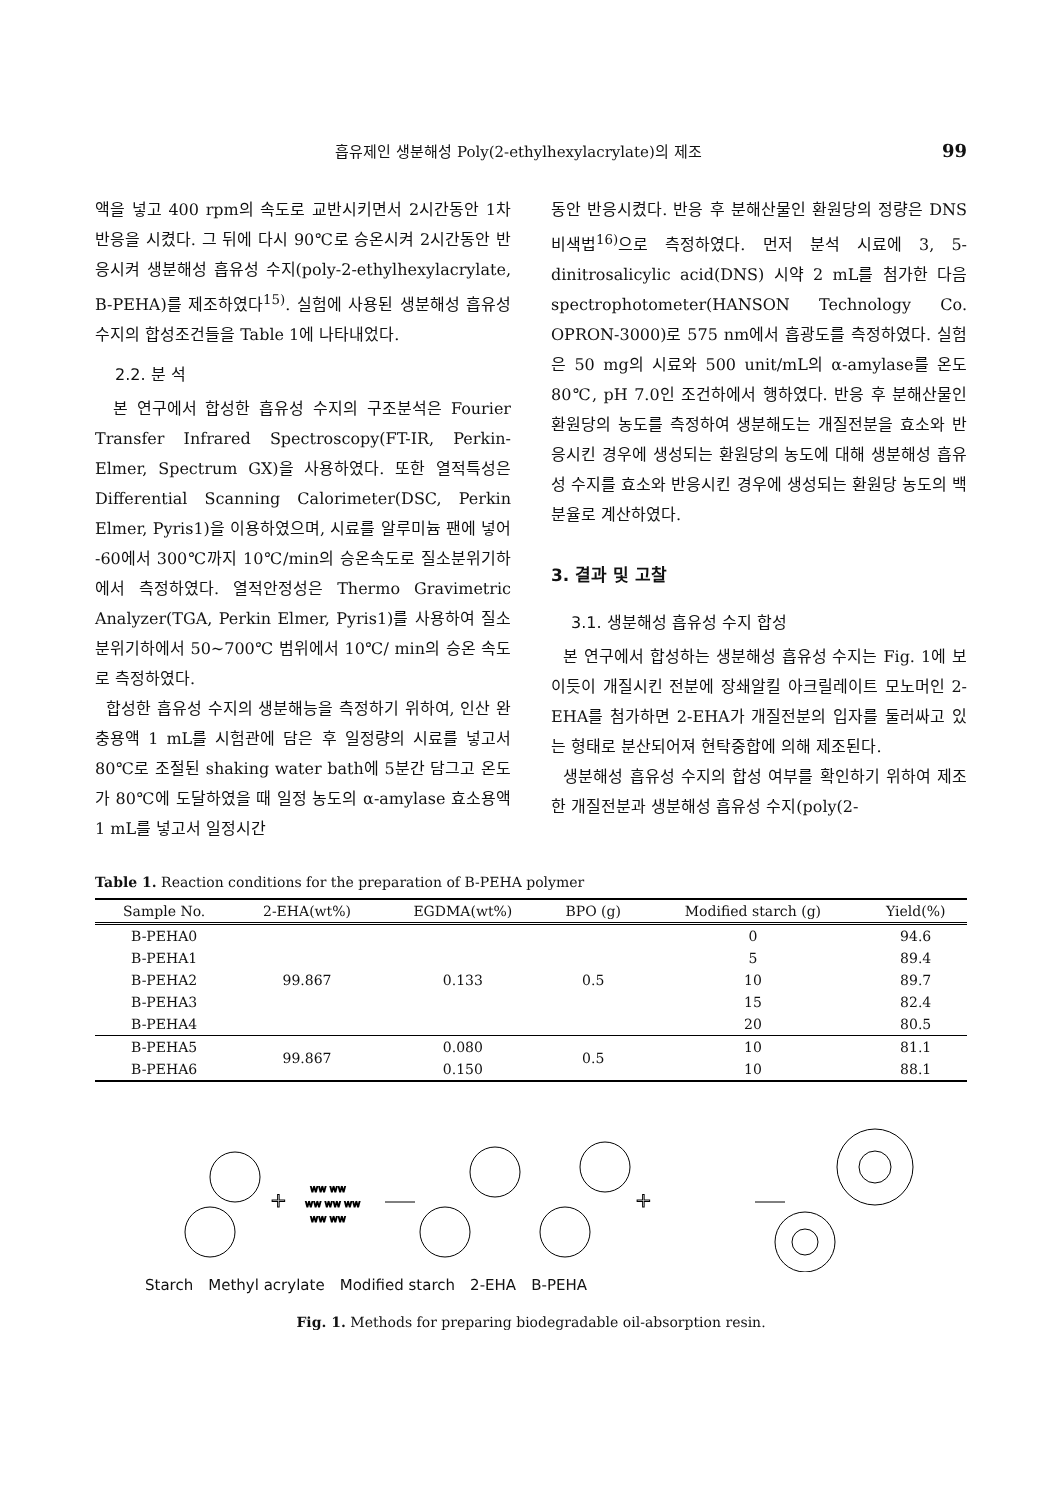흡유제인 생분해성 Poly(2-ethylhexylacrylate)의 제조 99
액을 넣고 400 rpm의 속도로 교반시키면서 2시간동안 1차 반응을 시켰다. 그 뒤에 다시 90℃로 승온시켜 2시간동안 반응시켜 생분해성 흡유성 수지(poly-2-ethylhexylacrylate, B-PEHA)를 제조하였다<sup>15)</sup>. 실험에 사용된 생분해성 흡유성 수지의 합성조건들을 Table 1에 나타내었다.
2.2. 분 석
본 연구에서 합성한 흡유성 수지의 구조분석은 Fourier Transfer Infrared Spectroscopy(FT-IR, Perkin- Elmer, Spectrum GX)을 사용하였다. 또한 열적특성은 Differential Scanning Calorimeter(DSC, Perkin Elmer, Pyris1)을 이용하였으며, 시료를 알루미늄 팬에 넣어 -60에서 300℃까지 10℃/min의 승온속도로 질소분위기하에서 측정하였다. 열적안정성은 Thermo Gravimetric Analyzer(TGA, Perkin Elmer, Pyris1)를 사용하여 질소분위기하에서 50~700℃ 범위에서 10℃/ min의 승온 속도로 측정하였다.
합성한 흡유성 수지의 생분해능을 측정하기 위하여, 인산 완충용액 1 mL를 시험관에 담은 후 일정량의 시료를 넣고서 80℃로 조절된 shaking water bath에 5분간 담그고 온도가 80℃에 도달하였을 때 일정 농도의 α-amylase 효소용액 1 mL를 넣고서 일정시간
동안 반응시켰다. 반응 후 분해산물인 환원당의 정량은 DNS 비색법<sup>16)</sup>으로 측정하였다. 먼저 분석 시료에 3, 5-dinitrosalicylic acid(DNS) 시약 2 mL를 첨가한 다음 spectrophotometer(HANSON Technology Co. OPRON-3000)로 575 nm에서 흡광도를 측정하였다. 실험은 50 mg의 시료와 500 unit/mL의 α-amylase를 온도 80℃, pH 7.0인 조건하에서 행하였다. 반응 후 분해산물인 환원당의 농도를 측정하여 생분해도는 개질전분을 효소와 반응시킨 경우에 생성되는 환원당의 농도에 대해 생분해성 흡유성 수지를 효소와 반응시킨 경우에 생성되는 환원당 농도의 백분율로 계산하였다.
3. 결과 및 고찰
3.1. 생분해성 흡유성 수지 합성
본 연구에서 합성하는 생분해성 흡유성 수지는 Fig. 1에 보이듯이 개질시킨 전분에 장쇄알킬 아크릴레이트 모노머인 2-EHA를 첨가하면 2-EHA가 개질전분의 입자를 둘러싸고 있는 형태로 분산되어져 현탁중합에 의해 제조된다.
생분해성 흡유성 수지의 합성 여부를 확인하기 위하여 제조한 개질전분과 생분해성 흡유성 수지(poly(2-
Table 1. Reaction conditions for the preparation of B-PEHA polymer
| Sample No. | 2-EHA(wt%) | EGDMA(wt%) | BPO (g) | Modified starch (g) | Yield(%) |
| --- | --- | --- | --- | --- | --- |
| B-PEHA0 | 99.867 | 0.133 | 0.5 | 0 | 94.6 |
| B-PEHA1 | | | | 5 | 89.4 |
| B-PEHA2 | | | | 10 | 89.7 |
| B-PEHA3 | | | | 15 | 82.4 |
| B-PEHA4 | | | | 20 | 80.5 |
| B-PEHA5 | 99.867 | 0.080 | 0.5 | 10 | 81.1 |
| B-PEHA6 | | 0.150 | | 10 | 88.1 |
+
ww ww
ww ww ww
ww ww
+
Starch Methyl acrylate Modified starch 2-EHA B-PEHA
Fig. 1. Methods for preparing biodegradable oil-absorption resin.